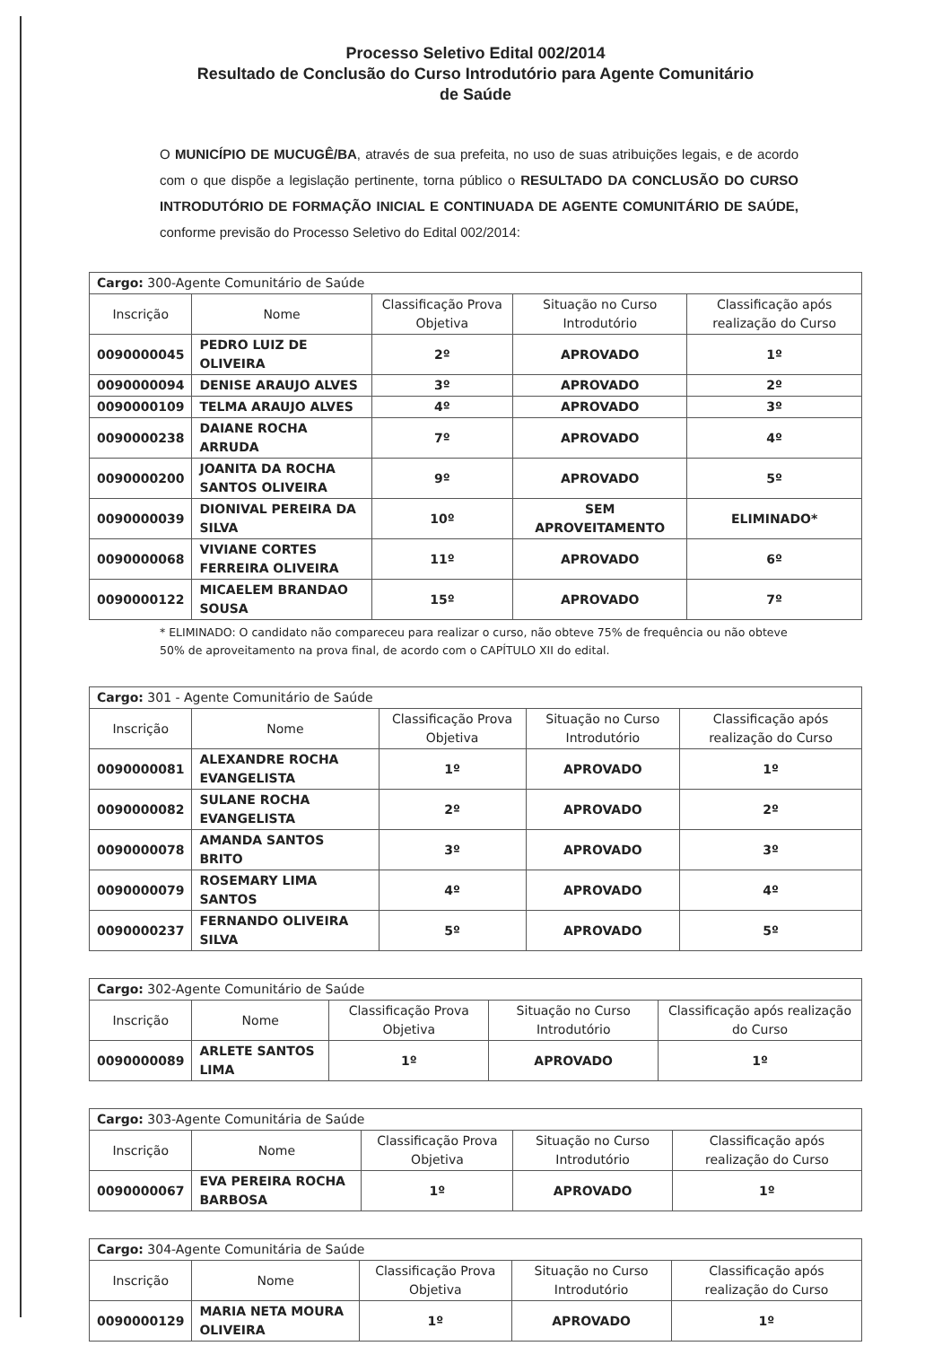Processo Seletivo Edital 002/2014
Resultado de Conclusão do Curso Introdutório para Agente Comunitário
de Saúde
O MUNICÍPIO DE MUCUGÊ/BA, através de sua prefeita, no uso de suas atribuições legais, e de acordo com o que dispõe a legislação pertinente, torna público o RESULTADO DA CONCLUSÃO DO CURSO INTRODUTÓRIO DE FORMAÇÃO INICIAL E CONTINUADA DE AGENTE COMUNITÁRIO DE SAÚDE, conforme previsão do Processo Seletivo do Edital 002/2014:
| Cargo: 300-Agente Comunitário de Saúde | | | | |
| --- | --- | --- | --- | --- |
| Inscrição | Nome | Classificação Prova Objetiva | Situação no Curso Introdutório | Classificação após realização do Curso |
| 0090000045 | PEDRO LUIZ DE OLIVEIRA | 2º | APROVADO | 1º |
| 0090000094 | DENISE ARAUJO ALVES | 3º | APROVADO | 2º |
| 0090000109 | TELMA ARAUJO ALVES | 4º | APROVADO | 3º |
| 0090000238 | DAIANE ROCHA ARRUDA | 7º | APROVADO | 4º |
| 0090000200 | JOANITA DA ROCHA SANTOS OLIVEIRA | 9º | APROVADO | 5º |
| 0090000039 | DIONIVAL PEREIRA DA SILVA | 10º | SEM APROVEITAMENTO | ELIMINADO* |
| 0090000068 | VIVIANE CORTES FERREIRA OLIVEIRA | 11º | APROVADO | 6º |
| 0090000122 | MICAELEM BRANDAO SOUSA | 15º | APROVADO | 7º |
* ELIMINADO: O candidato não compareceu para realizar o curso, não obteve 75% de frequência ou não obteve 50% de aproveitamento na prova final, de acordo com o CAPÍTULO XII do edital.
| Cargo: 301 - Agente Comunitário de Saúde | | | | |
| --- | --- | --- | --- | --- |
| Inscrição | Nome | Classificação Prova Objetiva | Situação no Curso Introdutório | Classificação após realização do Curso |
| 0090000081 | ALEXANDRE ROCHA EVANGELISTA | 1º | APROVADO | 1º |
| 0090000082 | SULANE ROCHA EVANGELISTA | 2º | APROVADO | 2º |
| 0090000078 | AMANDA SANTOS BRITO | 3º | APROVADO | 3º |
| 0090000079 | ROSEMARY LIMA SANTOS | 4º | APROVADO | 4º |
| 0090000237 | FERNANDO OLIVEIRA SILVA | 5º | APROVADO | 5º |
| Cargo: 302-Agente Comunitário de Saúde | | | | |
| --- | --- | --- | --- | --- |
| Inscrição | Nome | Classificação Prova Objetiva | Situação no Curso Introdutório | Classificação após realização do Curso |
| 0090000089 | ARLETE SANTOS LIMA | 1º | APROVADO | 1º |
| Cargo: 303-Agente Comunitária de Saúde | | | | |
| --- | --- | --- | --- | --- |
| Inscrição | Nome | Classificação Prova Objetiva | Situação no Curso Introdutório | Classificação após realização do Curso |
| 0090000067 | EVA PEREIRA ROCHA BARBOSA | 1º | APROVADO | 1º |
| Cargo: 304-Agente Comunitária de Saúde | | | | |
| --- | --- | --- | --- | --- |
| Inscrição | Nome | Classificação Prova Objetiva | Situação no Curso Introdutório | Classificação após realização do Curso |
| 0090000129 | MARIA NETA MOURA OLIVEIRA | 1º | APROVADO | 1º |